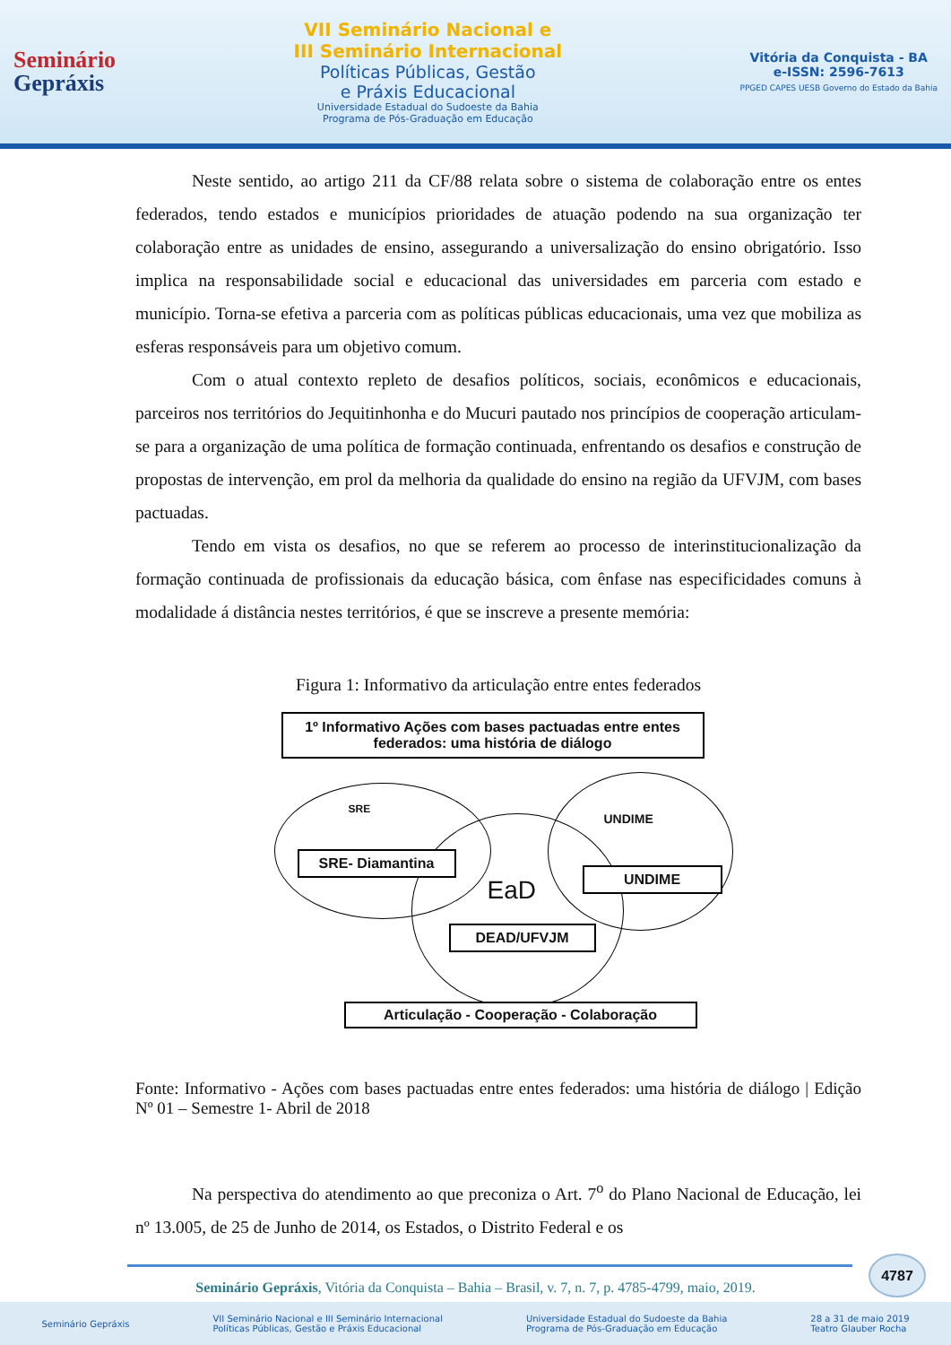Seminário
Gepráxis
VII Seminário Nacional e
III Seminário Internacional
Políticas Públicas, Gestão
e Práxis Educacional
Universidade Estadual do Sudoeste da Bahia
Programa de Pós-Graduação em Educação
Vitória da Conquista - BA
e-ISSN: 2596-7613
PPGED CAPES UESB Governo do Estado da Bahia
Neste sentido, ao artigo 211 da CF/88 relata sobre o sistema de colaboração entre os entes federados, tendo estados e municípios prioridades de atuação podendo na sua organização ter colaboração entre as unidades de ensino, assegurando a universalização do ensino obrigatório. Isso implica na responsabilidade social e educacional das universidades em parceria com estado e município. Torna-se efetiva a parceria com as políticas públicas educacionais, uma vez que mobiliza as esferas responsáveis para um objetivo comum.
Com o atual contexto repleto de desafios políticos, sociais, econômicos e educacionais, parceiros nos territórios do Jequitinhonha e do Mucuri pautado nos princípios de cooperação articulam-se para a organização de uma política de formação continuada, enfrentando os desafios e construção de propostas de intervenção, em prol da melhoria da qualidade do ensino na região da UFVJM, com bases pactuadas.
Tendo em vista os desafios, no que se referem ao processo de interinstitucionalização da formação continuada de profissionais da educação básica, com ênfase nas especificidades comuns à modalidade á distância nestes territórios, é que se inscreve a presente memória:
Figura 1: Informativo da articulação entre entes federados
1º Informativo Ações com bases pactuadas entre entes federados: uma história de diálogo
SRE
UNDIME
EaD
SRE- Diamantina
UNDIME
DEAD/UFVJM
Articulação - Cooperação - Colaboração
Fonte: Informativo - Ações com bases pactuadas entre entes federados: uma história de diálogo | Edição Nº 01 – Semestre 1- Abril de 2018
Na perspectiva do atendimento ao que preconiza o Art. 7<sup>o</sup> do Plano Nacional de Educação, lei nº 13.005, de 25 de Junho de 2014, os Estados, o Distrito Federal e os
4787
Seminário Gepráxis, Vitória da Conquista – Bahia – Brasil, v. 7, n. 7, p. 4785-4799, maio, 2019.
Seminário Gepráxis VII Seminário Nacional e III Seminário Internacional
Políticas Públicas, Gestão e Práxis Educacional Universidade Estadual do Sudoeste da Bahia
Programa de Pós-Graduação em Educação 28 a 31 de maio 2019
Teatro Glauber Rocha